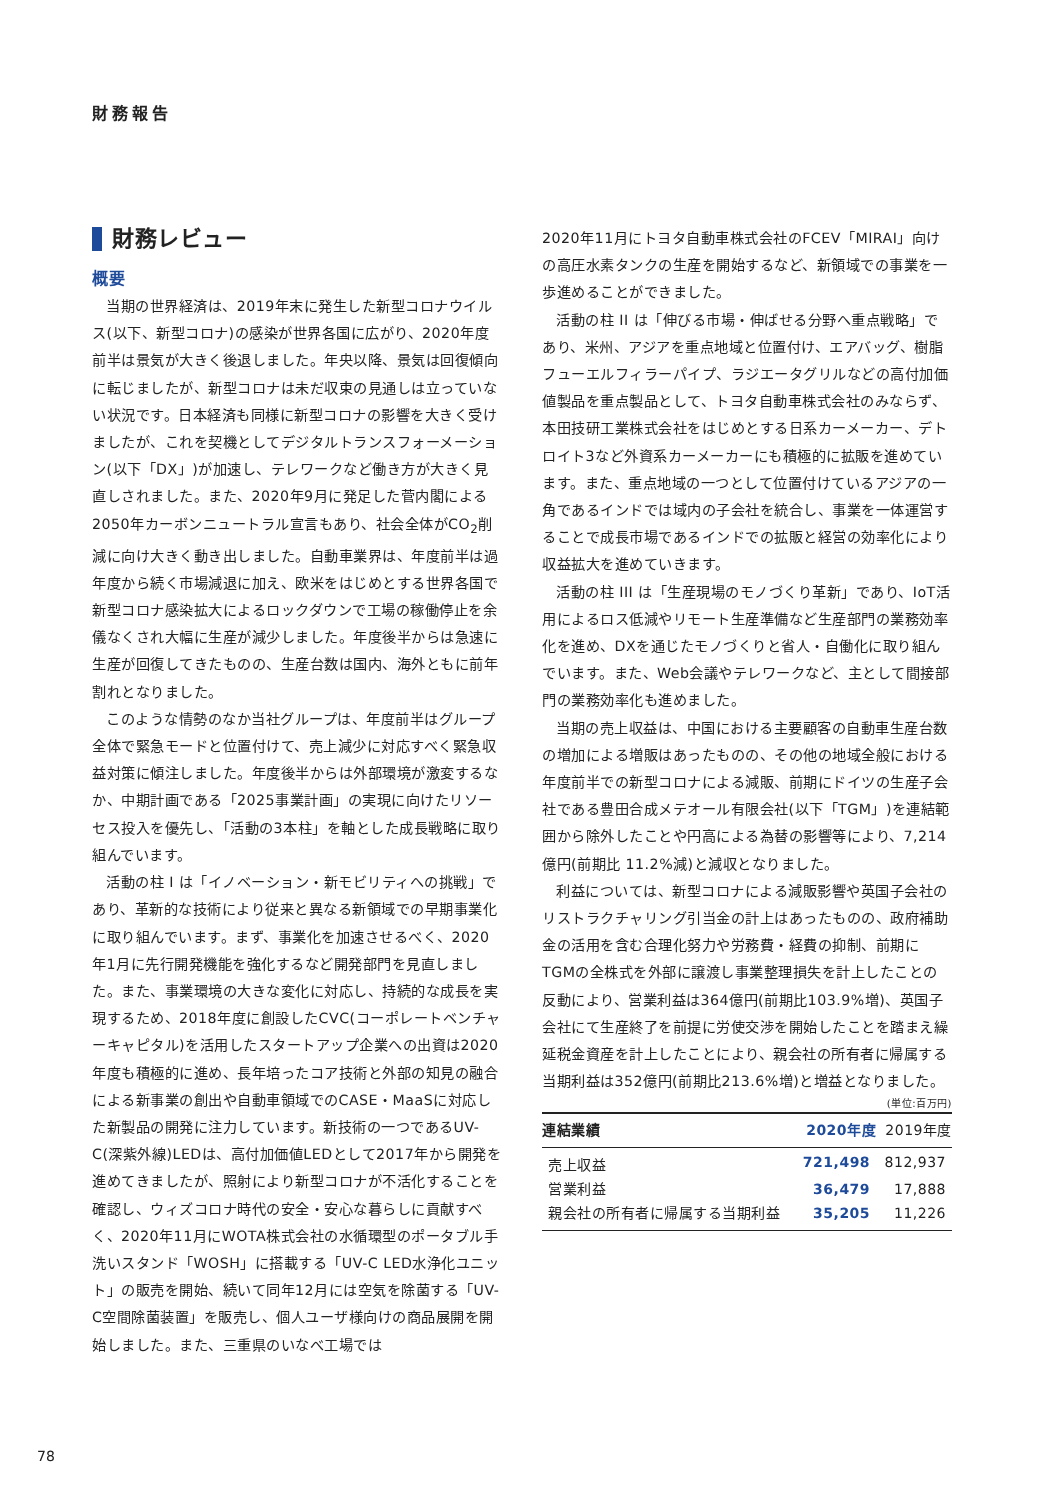財務報告
財務レビュー
概要
当期の世界経済は、2019年末に発生した新型コロナウイルス(以下、新型コロナ)の感染が世界各国に広がり、2020年度前半は景気が大きく後退しました。年央以降、景気は回復傾向に転じましたが、新型コロナは未だ収束の見通しは立っていない状況です。日本経済も同様に新型コロナの影響を大きく受けましたが、これを契機としてデジタルトランスフォーメーション(以下「DX」)が加速し、テレワークなど働き方が大きく見直しされました。また、2020年9月に発足した菅内閣による2050年カーボンニュートラル宣言もあり、社会全体がCO<sub>2</sub>削減に向け大きく動き出しました。自動車業界は、年度前半は過年度から続く市場減退に加え、欧米をはじめとする世界各国で新型コロナ感染拡大によるロックダウンで工場の稼働停止を余儀なくされ大幅に生産が減少しました。年度後半からは急速に生産が回復してきたものの、生産台数は国内、海外ともに前年割れとなりました。
このような情勢のなか当社グループは、年度前半はグループ全体で緊急モードと位置付けて、売上減少に対応すべく緊急収益対策に傾注しました。年度後半からは外部環境が激変するなか、中期計画である「2025事業計画」の実現に向けたリソーセス投入を優先し、「活動の3本柱」を軸とした成長戦略に取り組んでいます。
活動の柱 I は「イノベーション・新モビリティへの挑戦」であり、革新的な技術により従来と異なる新領域での早期事業化に取り組んでいます。まず、事業化を加速させるべく、2020年1月に先行開発機能を強化するなど開発部門を見直しました。また、事業環境の大きな変化に対応し、持続的な成長を実現するため、2018年度に創設したCVC(コーポレートベンチャーキャピタル)を活用したスタートアップ企業への出資は2020年度も積極的に進め、長年培ったコア技術と外部の知見の融合による新事業の創出や自動車領域でのCASE・MaaSに対応した新製品の開発に注力しています。新技術の一つであるUV-C(深紫外線)LEDは、高付加価値LEDとして2017年から開発を進めてきましたが、照射により新型コロナが不活化することを確認し、ウィズコロナ時代の安全・安心な暮らしに貢献すべく、2020年11月にWOTA株式会社の水循環型のポータブル手洗いスタンド「WOSH」に搭載する「UV-C LED水浄化ユニット」の販売を開始、続いて同年12月には空気を除菌する「UV-C空間除菌装置」を販売し、個人ユーザ様向けの商品展開を開始しました。また、三重県のいなべ工場では
2020年11月にトヨタ自動車株式会社のFCEV「MIRAI」向けの高圧水素タンクの生産を開始するなど、新領域での事業を一歩進めることができました。
活動の柱 II は「伸びる市場・伸ばせる分野へ重点戦略」であり、米州、アジアを重点地域と位置付け、エアバッグ、樹脂フューエルフィラーパイプ、ラジエータグリルなどの高付加価値製品を重点製品として、トヨタ自動車株式会社のみならず、本田技研工業株式会社をはじめとする日系カーメーカー、デトロイト3など外資系カーメーカーにも積極的に拡販を進めています。また、重点地域の一つとして位置付けているアジアの一角であるインドでは域内の子会社を統合し、事業を一体運営することで成長市場であるインドでの拡販と経営の効率化により収益拡大を進めていきます。
活動の柱 III は「生産現場のモノづくり革新」であり、IoT活用によるロス低減やリモート生産準備など生産部門の業務効率化を進め、DXを通じたモノづくりと省人・自働化に取り組んでいます。また、Web会議やテレワークなど、主として間接部門の業務効率化も進めました。
当期の売上収益は、中国における主要顧客の自動車生産台数の増加による増販はあったものの、その他の地域全般における年度前半での新型コロナによる減販、前期にドイツの生産子会社である豊田合成メテオール有限会社(以下「TGM」)を連結範囲から除外したことや円高による為替の影響等により、7,214億円(前期比 11.2%減)と減収となりました。
利益については、新型コロナによる減販影響や英国子会社のリストラクチャリング引当金の計上はあったものの、政府補助金の活用を含む合理化努力や労務費・経費の抑制、前期にTGMの全株式を外部に譲渡し事業整理損失を計上したことの反動により、営業利益は364億円(前期比103.9%増)、英国子会社にて生産終了を前提に労使交渉を開始したことを踏まえ繰延税金資産を計上したことにより、親会社の所有者に帰属する当期利益は352億円(前期比213.6%増)と増益となりました。
(単位:百万円)
| 連結業績 | 2020年度 | 2019年度 |
| --- | --- | --- |
| 売上収益 | 721,498 | 812,937 |
| 営業利益 | 36,479 | 17,888 |
| 親会社の所有者に帰属する当期利益 | 35,205 | 11,226 |
78